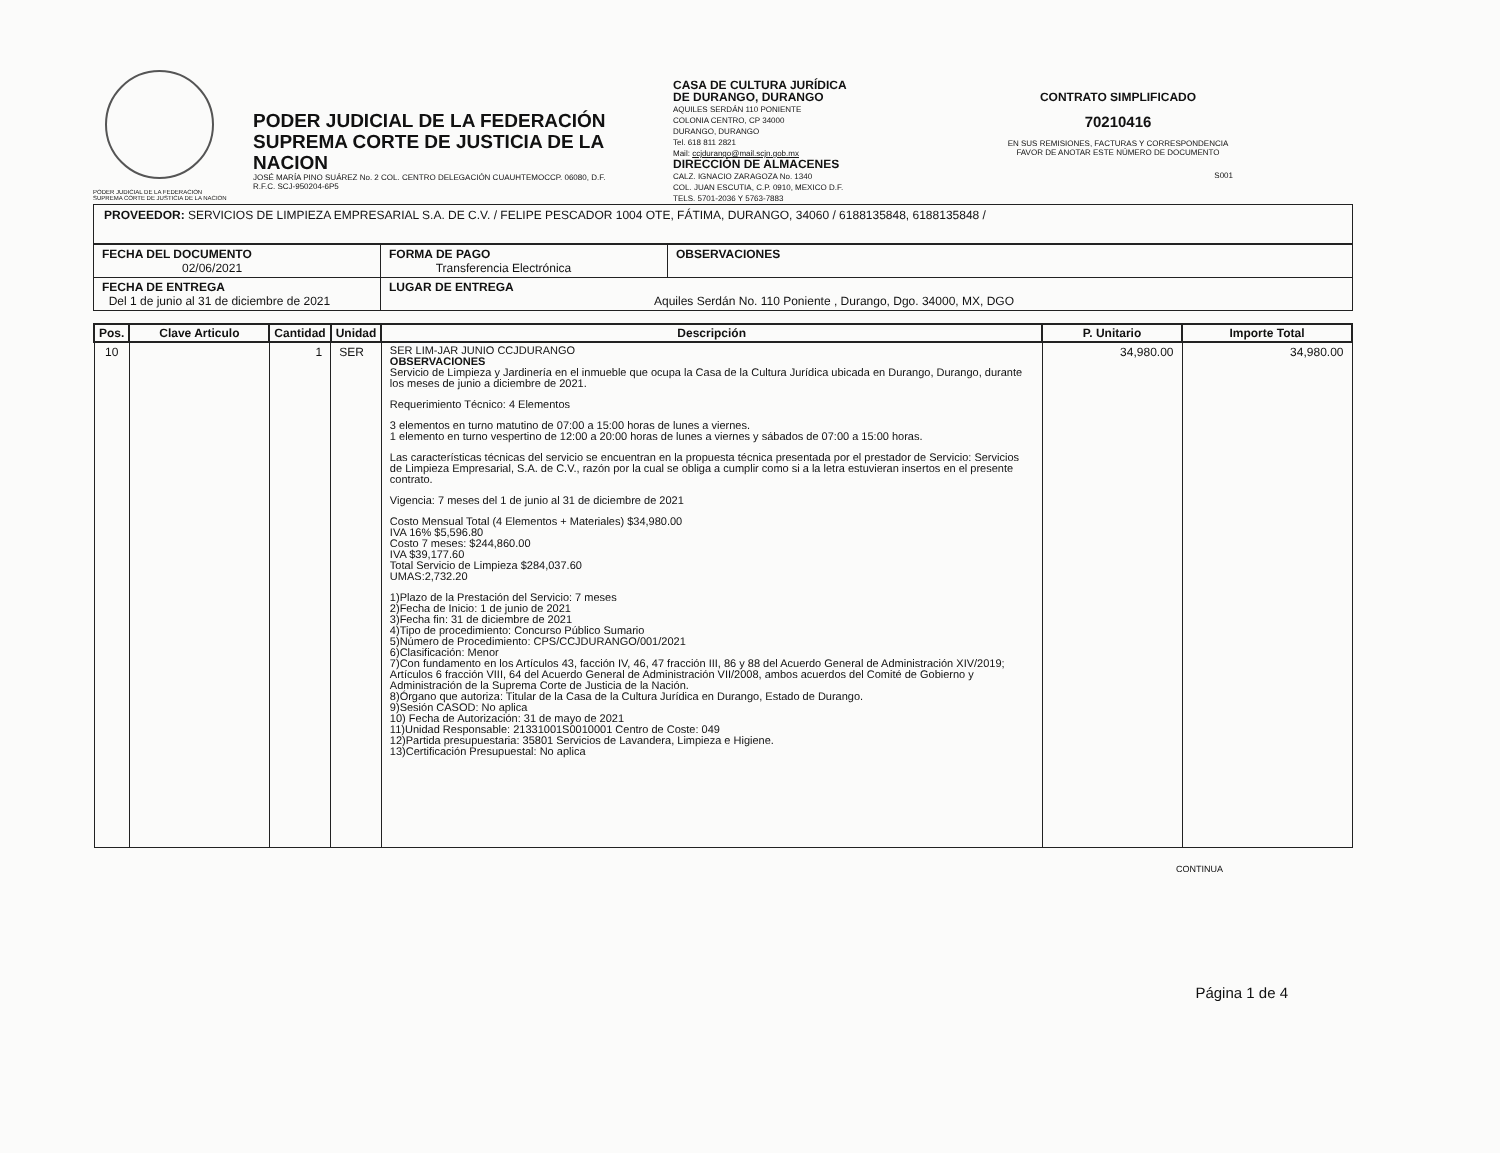PODER JUDICIAL DE LA FEDERACION
SUPREMA CORTE DE JUSTICIA DE LA NACION
PODER JUDICIAL DE LA FEDERACIÓN
SUPREMA CORTE DE JUSTICIA DE LA NACION
JOSÉ MARÍA PINO SUÁREZ No. 2 COL. CENTRO DELEGACIÓN CUAUHTEMOCCP. 06080, D.F.
R.F.C. SCJ-950204-6P5
CASA DE CULTURA JURÍDICA
DE DURANGO, DURANGO
AQUILES SERDÁN 110 PONIENTE
COLONIA CENTRO, CP 34000
DURANGO, DURANGO
Tel. 618 811 2821
Mail: ccjdurango@mail.scjn.gob.mx
DIRECCIÓN DE ALMACENES
CALZ. IGNACIO ZARAGOZA No. 1340
COL. JUAN ESCUTIA, C.P. 0910, MEXICO D.F.
TELS. 5701-2036 Y 5763-7883
CONTRATO SIMPLIFICADO
70210416
EN SUS REMISIONES, FACTURAS Y CORRESPONDENCIA FAVOR DE ANOTAR ESTE NÚMERO DE DOCUMENTO
S001
PROVEEDOR: SERVICIOS DE LIMPIEZA EMPRESARIAL S.A. DE C.V. / FELIPE PESCADOR 1004 OTE, FÁTIMA, DURANGO, 34060 / 6188135848, 6188135848 /
| FECHA DEL DOCUMENTO 02/06/2021 | FORMA DE PAGO Transferencia Electrónica | OBSERVACIONES |
| FECHA DE ENTREGA Del 1 de junio al 31 de diciembre de 2021 | LUGAR DE ENTREGA Aquiles Serdán No. 110 Poniente , Durango, Dgo. 34000, MX, DGO | |
| Pos. | Clave Articulo | Cantidad | Unidad | Descripción | P. Unitario | Importe Total |
| --- | --- | --- | --- | --- | --- | --- |
| 10 | | 1 | SER | SER LIM-JAR JUNIO CCJDURANGO OBSERVACIONES Servicio de Limpieza y Jardinería en el inmueble que ocupa la Casa de la Cultura Jurídica ubicada en Durango, Durango, durante los meses de junio a diciembre de 2021. Requerimiento Técnico: 4 Elementos 3 elementos en turno matutino de 07:00 a 15:00 horas de lunes a viernes. 1 elemento en turno vespertino de 12:00 a 20:00 horas de lunes a viernes y sábados de 07:00 a 15:00 horas. Las características técnicas del servicio se encuentran en la propuesta técnica presentada por el prestador de Servicio: Servicios de Limpieza Empresarial, S.A. de C.V., razón por la cual se obliga a cumplir como si a la letra estuvieran insertos en el presente contrato. Vigencia: 7 meses del 1 de junio al 31 de diciembre de 2021 Costo Mensual Total (4 Elementos + Materiales) $34,980.00 IVA 16% $5,596.80 Costo 7 meses: $244,860.00 IVA $39,177.60 Total Servicio de Limpieza $284,037.60 UMAS:2,732.20 1)Plazo de la Prestación del Servicio: 7 meses 2)Fecha de Inicio: 1 de junio de 2021 3)Fecha fin: 31 de diciembre de 2021 4)Tipo de procedimiento: Concurso Público Sumario 5)Número de Procedimiento: CPS/CCJDURANGO/001/2021 6)Clasificación: Menor 7)Con fundamento en los Artículos 43, facción IV, 46, 47 fracción III, 86 y 88 del Acuerdo General de Administración XIV/2019; Artículos 6 fracción VIII, 64 del Acuerdo General de Administración VII/2008, ambos acuerdos del Comité de Gobierno y Administración de la Suprema Corte de Justicia de la Nación. 8)Órgano que autoriza: Titular de la Casa de la Cultura Jurídica en Durango, Estado de Durango. 9)Sesión CASOD: No aplica 10) Fecha de Autorización: 31 de mayo de 2021 11)Unidad Responsable: 21331001S0010001 Centro de Coste: 049 12)Partida presupuestaria: 35801 Servicios de Lavandera, Limpieza e Higiene. 13)Certificación Presupuestal: No aplica | 34,980.00 | 34,980.00 |
CONTINUA
Página 1 de 4